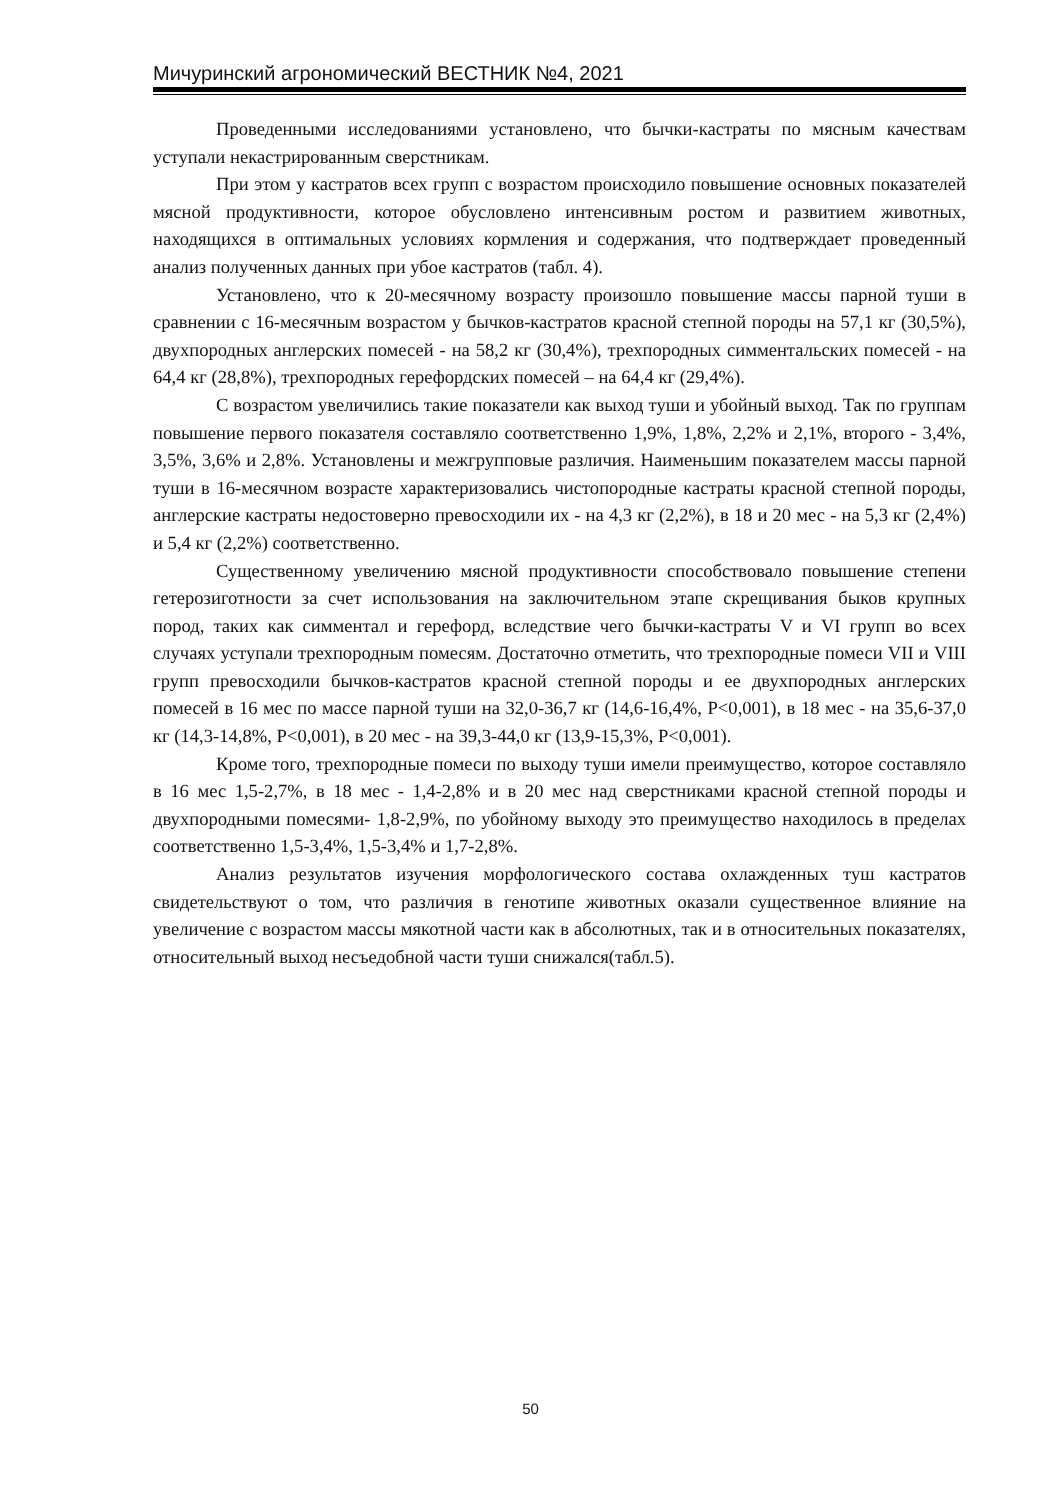Мичуринский агрономический ВЕСТНИК №4, 2021
Проведенными исследованиями установлено, что бычки-кастраты по мясным качествам уступали некастрированным сверстникам.
При этом у кастратов всех групп с возрастом происходило повышение основных показателей мясной продуктивности, которое обусловлено интенсивным ростом и развитием животных, находящихся в оптимальных условиях кормления и содержания, что подтверждает проведенный анализ полученных данных при убое кастратов (табл. 4).
Установлено, что к 20-месячному возрасту произошло повышение массы парной туши в сравнении с 16-месячным возрастом у бычков-кастратов красной степной породы на 57,1 кг (30,5%), двухпородных англерских помесей - на 58,2 кг (30,4%), трехпородных симментальских помесей - на 64,4 кг (28,8%), трехпородных герефордских помесей – на 64,4 кг (29,4%).
С возрастом увеличились такие показатели как выход туши и убойный выход. Так по группам повышение первого показателя составляло соответственно 1,9%, 1,8%, 2,2% и 2,1%, второго - 3,4%, 3,5%, 3,6% и 2,8%. Установлены и межгрупповые различия. Наименьшим показателем массы парной туши в 16-месячном возрасте характеризовались чистопородные кастраты красной степной породы, англерские кастраты недостоверно превосходили их - на 4,3 кг (2,2%), в 18 и 20 мес - на 5,3 кг (2,4%) и 5,4 кг (2,2%) соответственно.
Существенному увеличению мясной продуктивности способствовало повышение степени гетерозиготности за счет использования на заключительном этапе скрещивания быков крупных пород, таких как симментал и герефорд, вследствие чего бычки-кастраты V и VI групп во всех случаях уступали трехпородным помесям. Достаточно отметить, что трехпородные помеси VII и VIII групп превосходили бычков-кастратов красной степной породы и ее двухпородных англерских помесей в 16 мес по массе парной туши на 32,0-36,7 кг (14,6-16,4%, P<0,001), в 18 мес - на 35,6-37,0 кг (14,3-14,8%, P<0,001), в 20 мес - на 39,3-44,0 кг (13,9-15,3%, P<0,001).
Кроме того, трехпородные помеси по выходу туши имели преимущество, которое составляло в 16 мес 1,5-2,7%, в 18 мес - 1,4-2,8% и в 20 мес над сверстниками красной степной породы и двухпородными помесями- 1,8-2,9%, по убойному выходу это преимущество находилось в пределах соответственно 1,5-3,4%, 1,5-3,4% и 1,7-2,8%.
Анализ результатов изучения морфологического состава охлажденных туш кастратов свидетельствуют о том, что различия в генотипе животных оказали существенное влияние на увеличение с возрастом массы мякотной части как в абсолютных, так и в относительных показателях, относительный выход несъедобной части туши снижался(табл.5).
50